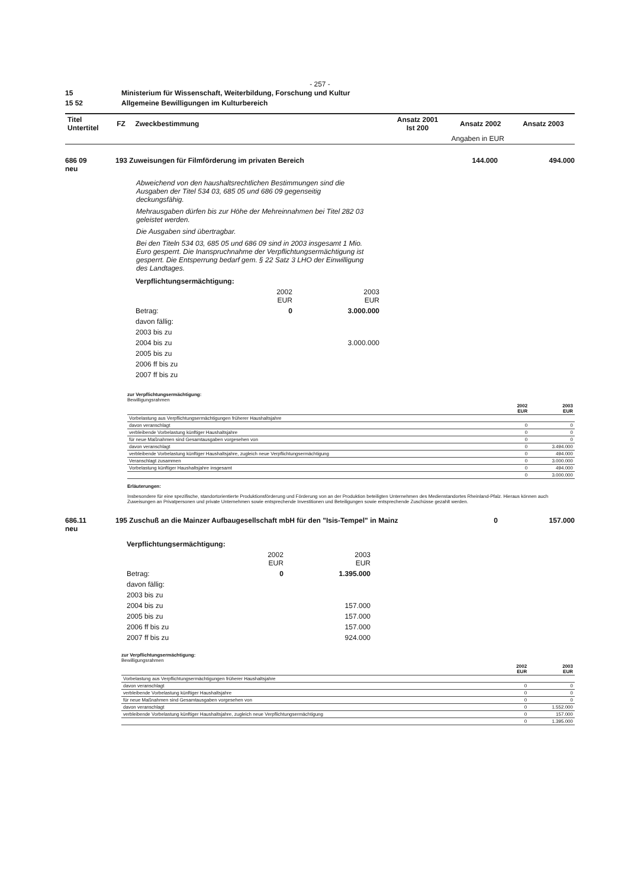- 257 -
15
15 52
Ministerium für Wissenschaft, Weiterbildung, Forschung und Kultur
Allgemeine Bewilligungen im Kulturbereich
| Titel Untertitel | FZ | Zweckbestimmung | Ansatz 2001 Ist 200 | Ansatz 2002 | Ansatz 2003 |
| --- | --- | --- | --- | --- | --- |
| | | | | Angaben in EUR | |
686 09
neu
193 Zuweisungen für Filmförderung im privaten Bereich
144.000
494.000
Abweichend von den haushaltsrechtlichen Bestimmungen sind die Ausgaben der Titel 534 03, 685 05 und 686 09 gegenseitig deckungsfähig.
Mehrausgaben dürfen bis zur Höhe der Mehreinnahmen bei Titel 282 03 geleistet werden.
Die Ausgaben sind übertragbar.
Bei den Titeln 534 03, 685 05 und 686 09 sind in 2003 insgesamt 1 Mio. Euro gesperrt. Die Inanspruchnahme der Verpflichtungsermächtigung ist gesperrt. Die Entsperrung bedarf gem. § 22 Satz 3 LHO der Einwilligung des Landtages.
| Verpflichtungsermächtigung: | | |
| | 2002 EUR | 2003 EUR |
| Betrag: | 0 | 3.000.000 |
| davon fällig: | | |
| 2003 bis zu | | |
| 2004 bis zu | | 3.000.000 |
| 2005 bis zu | | |
| 2006 ff bis zu | | |
| 2007 ff bis zu | | |
zur Verpflichtungsermächtigung:
Bewilligungsrahmen
| | 2002 EUR | 2003 EUR |
| Vorbelastung aus Verpflichtungsermächtigungen früherer Haushaltsjahre | | |
| davon veranschlagt | 0 | 0 |
| verbleibende Vorbelastung künftiger Haushaltsjahre | 0 | 0 |
| für neue Maßnahmen sind Gesamtausgaben vorgesehen von | 0 | 0 |
| davon veranschlagt | 0 | 3.494.000 |
| verbleibende Vorbelastung künftiger Haushaltsjahre, zugleich neue Verpflichtungsermächtigung | 0 | 494.000 |
| Veranschlagt zusammen | 0 | 3.000.000 |
| Vorbelastung künftiger Haushaltsjahre insgesamt | 0 | 494.000 |
| | 0 | 3.000.000 |
Erläuterungen:
Insbesondere für eine spezifische, standortorientierte Produktionsförderung und Förderung von an der Produktion beteiligten Unternehmen des Medienstandortes Rheinland-Pfalz. Hieraus können auch Zuweisungen an Privatpersonen und private Unternehmen sowie entsprechende Investitionen und Beteiligungen sowie entsprechende Zuschüsse gezahlt werden.
686.11
neu
195 Zuschuß an die Mainzer Aufbaugesellschaft mbH für den "Isis-Tempel" in Mainz
0
157.000
| Verpflichtungsermächtigung: | | |
| | 2002 EUR | 2003 EUR |
| Betrag: | 0 | 1.395.000 |
| davon fällig: | | |
| 2003 bis zu | | |
| 2004 bis zu | | 157.000 |
| 2005 bis zu | | 157.000 |
| 2006 ff bis zu | | 157.000 |
| 2007 ff bis zu | | 924.000 |
zur Verpflichtungsermächtigung:
Bewilligungsrahmen
| | 2002 EUR | 2003 EUR |
| Vorbelastung aus Verpflichtungsermächtigungen früherer Haushaltsjahre | | |
| davon veranschlagt | 0 | 0 |
| verbleibende Vorbelastung künftiger Haushaltsjahre | 0 | 0 |
| für neue Maßnahmen sind Gesamtausgaben vorgesehen von | 0 | 0 |
| davon veranschlagt | 0 | 1.552.000 |
| verbleibende Vorbelastung künftiger Haushaltsjahre, zugleich neue Verpflichtungsermächtigung | 0 | 157.000 |
| | 0 | 1.395.000 |